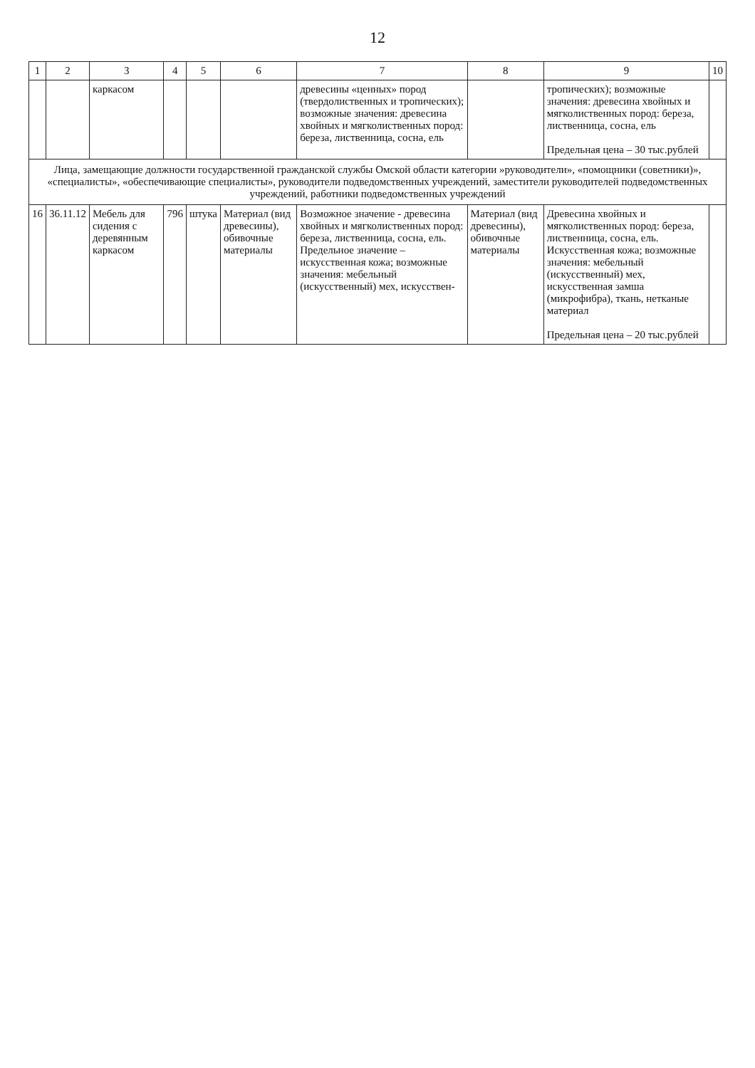12
| 1 | 2 | 3 | 4 | 5 | 6 | 7 | 8 | 9 | 10 |
| --- | --- | --- | --- | --- | --- | --- | --- | --- | --- |
| | | каркасом | | | | древесины «ценных» пород (твердолиственных и тропических); возможные значения: древесина хвойных и мягколиственных пород: береза, лиственница, сосна, ель | | тропических); возможные значения: древесина хвойных и мягколиственных пород: береза, лиственница, сосна, ель Предельная цена – 30 тыс.рублей | |
| Лица, замещающие должности государственной гражданской службы Омской области категории »руководители», «помощники (советники)», «специалисты», «обеспечивающие специалисты», руководители подведомственных учреждений, заместители руководителей подведомственных учреждений, работники подведомственных учреждений | | | | | | | | | |
| 16 | 36.11.12 | Мебель для сидения с деревянным каркасом | 796 | штука | Материал (вид древесины), обивочные материалы | Возможное значение - древесина хвойных и мягколиственных пород: береза, лиственница, сосна, ель. Предельное значение – искусственная кожа; возможные значения: мебельный (искусственный) мех, искусствен- | Материал (вид древесины), обивочные материалы | Древесина хвойных и мягколиственных пород: береза, лиственница, сосна, ель. Искусственная кожа; возможные значения: мебельный (искусственный) мех, искусственная замша (микрофибра), ткань, нетканые материал Предельная цена – 20 тыс.рублей | |